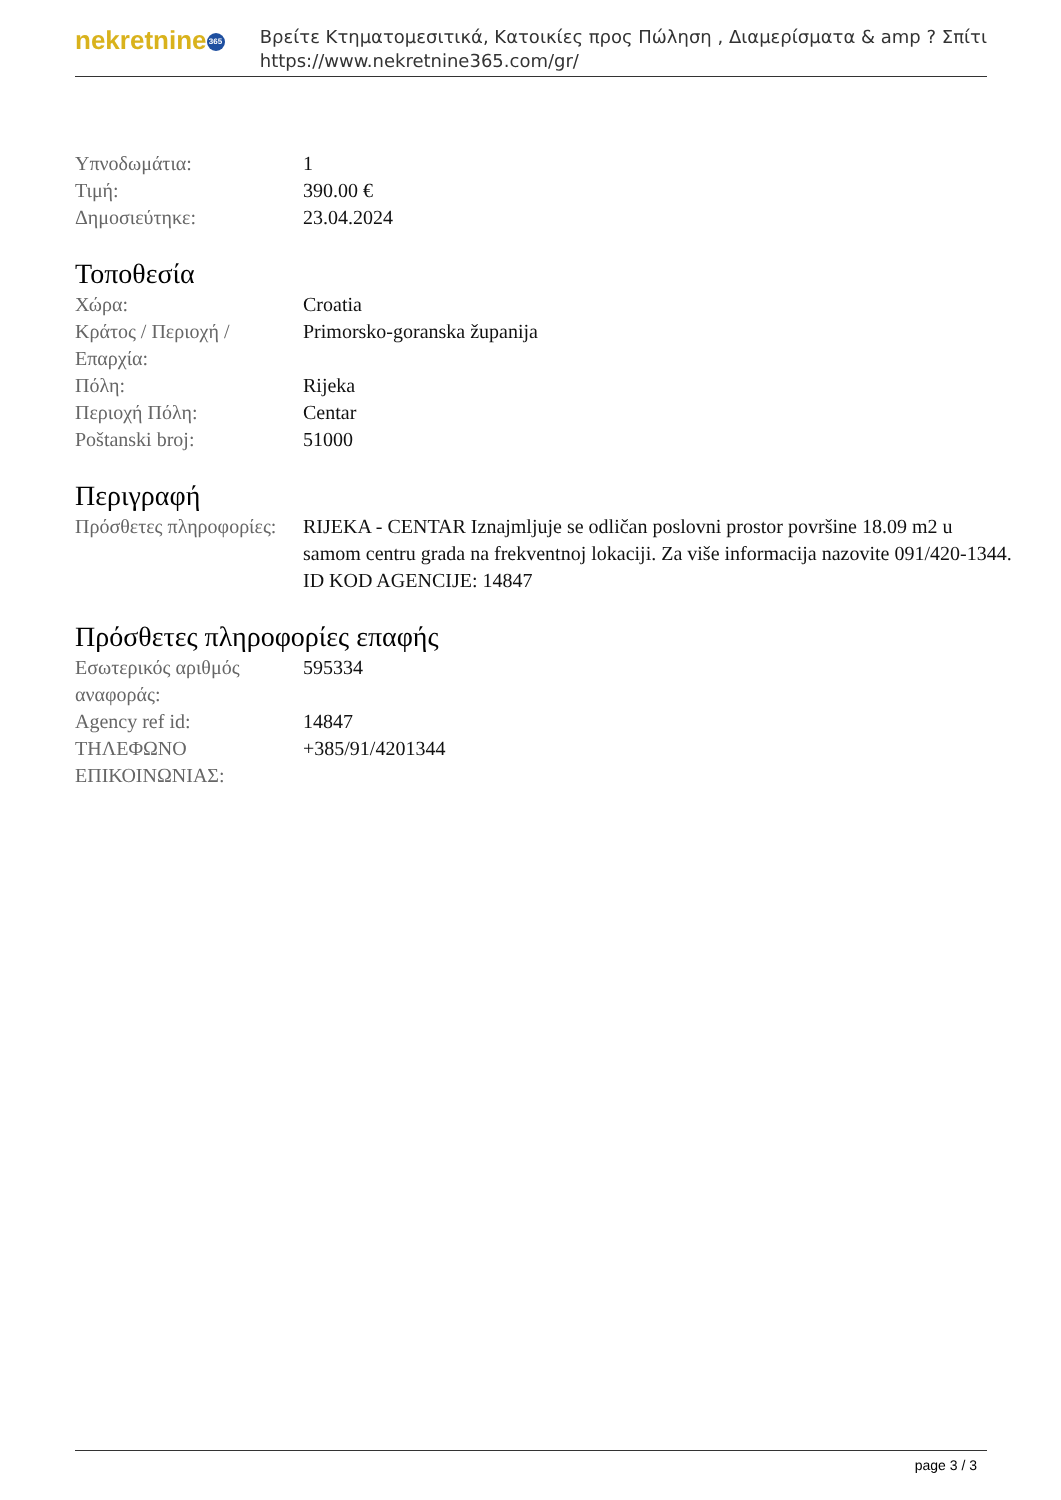nekretnine 365
Βρείτε Κτηματομεσιτικά, Κατοικίες προς Πώληση , Διαμερίσματα & amp ? Σπίτι
https://www.nekretnine365.com/gr/
| Υπνοδωμάτια: | 1 |
| Τιμή: | 390.00 € |
| Δημοσιεύτηκε: | 23.04.2024 |
Τοποθεσία
| Χώρα: | Croatia |
| Κράτος / Περιοχή / Επαρχία: | Primorsko-goranska županija |
| Πόλη: | Rijeka |
| Περιοχή Πόλη: | Centar |
| Poštanski broj: | 51000 |
Περιγραφή
| Πρόσθετες πληροφορίες: | RIJEKA - CENTAR Iznajmljuje se odličan poslovni prostor površine 18.09 m2 u samom centru grada na frekventnoj lokaciji. Za više informacija nazovite 091/420-1344. ID KOD AGENCIJE: 14847 |
Πρόσθετες πληροφορίες επαφής
| Εσωτερικός αριθμός αναφοράς: | 595334 |
| Agency ref id: | 14847 |
| ΤΗΛΕΦΩΝΟ ΕΠΙΚΟΙΝΩΝΙΑΣ: | +385/91/4201344 |
page 3 / 3